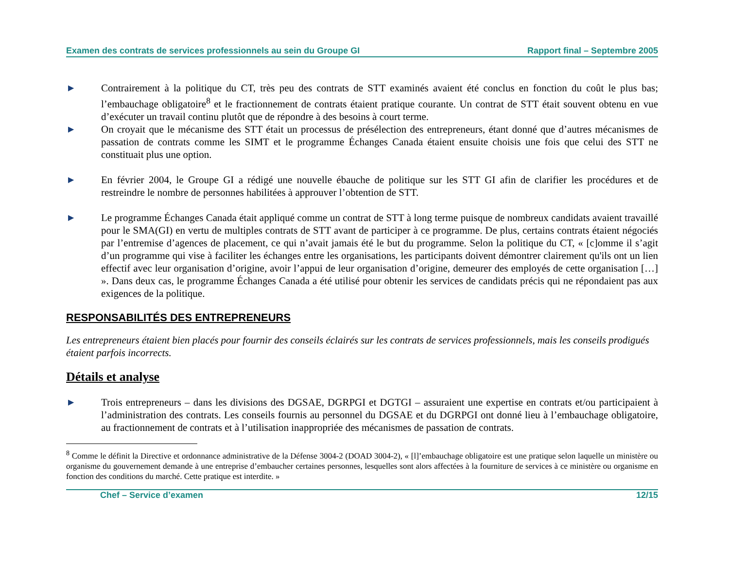Examen des contrats de services professionnels au sein du Groupe GI Rapport final – Septembre 2005
▶
Contrairement à la politique du CT, très peu des contrats de STT examinés avaient été conclus en fonction du coût le plus bas; l’embauchage obligatoire<sup>8</sup> et le fractionnement de contrats étaient pratique courante. Un contrat de STT était souvent obtenu en vue d’exécuter un travail continu plutôt que de répondre à des besoins à court terme.
▶
On croyait que le mécanisme des STT était un processus de présélection des entrepreneurs, étant donné que d’autres mécanismes de passation de contrats comme les SIMT et le programme Échanges Canada étaient ensuite choisis une fois que celui des STT ne constituait plus une option.
▶
En février 2004, le Groupe GI a rédigé une nouvelle ébauche de politique sur les STT GI afin de clarifier les procédures et de restreindre le nombre de personnes habilitées à approuver l’obtention de STT.
▶
Le programme Échanges Canada était appliqué comme un contrat de STT à long terme puisque de nombreux candidats avaient travaillé pour le SMA(GI) en vertu de multiples contrats de STT avant de participer à ce programme. De plus, certains contrats étaient négociés par l’entremise d’agences de placement, ce qui n’avait jamais été le but du programme. Selon la politique du CT, « [c]omme il s’agit d’un programme qui vise à faciliter les échanges entre les organisations, les participants doivent démontrer clairement qu'ils ont un lien effectif avec leur organisation d’origine, avoir l’appui de leur organisation d’origine, demeurer des employés de cette organisation […] ». Dans deux cas, le programme Échanges Canada a été utilisé pour obtenir les services de candidats précis qui ne répondaient pas aux exigences de la politique.
RESPONSABILITÉS DES ENTREPRENEURS
Les entrepreneurs étaient bien placés pour fournir des conseils éclairés sur les contrats de services professionnels, mais les conseils prodigués étaient parfois incorrects.
Détails et analyse
▶
Trois entrepreneurs – dans les divisions des DGSAE, DGRPGI et DGTGI – assuraient une expertise en contrats et/ou participaient à l’administration des contrats. Les conseils fournis au personnel du DGSAE et du DGRPGI ont donné lieu à l’embauchage obligatoire, au fractionnement de contrats et à l’utilisation inappropriée des mécanismes de passation de contrats.
<sup>8</sup> Comme le définit la Directive et ordonnance administrative de la Défense 3004-2 (DOAD 3004-2), « [l]’embauchage obligatoire est une pratique selon laquelle un ministère ou organisme du gouvernement demande à une entreprise d’embaucher certaines personnes, lesquelles sont alors affectées à la fourniture de services à ce ministère ou organisme en fonction des conditions du marché. Cette pratique est interdite. »
Chef – Service d’examen 12/15